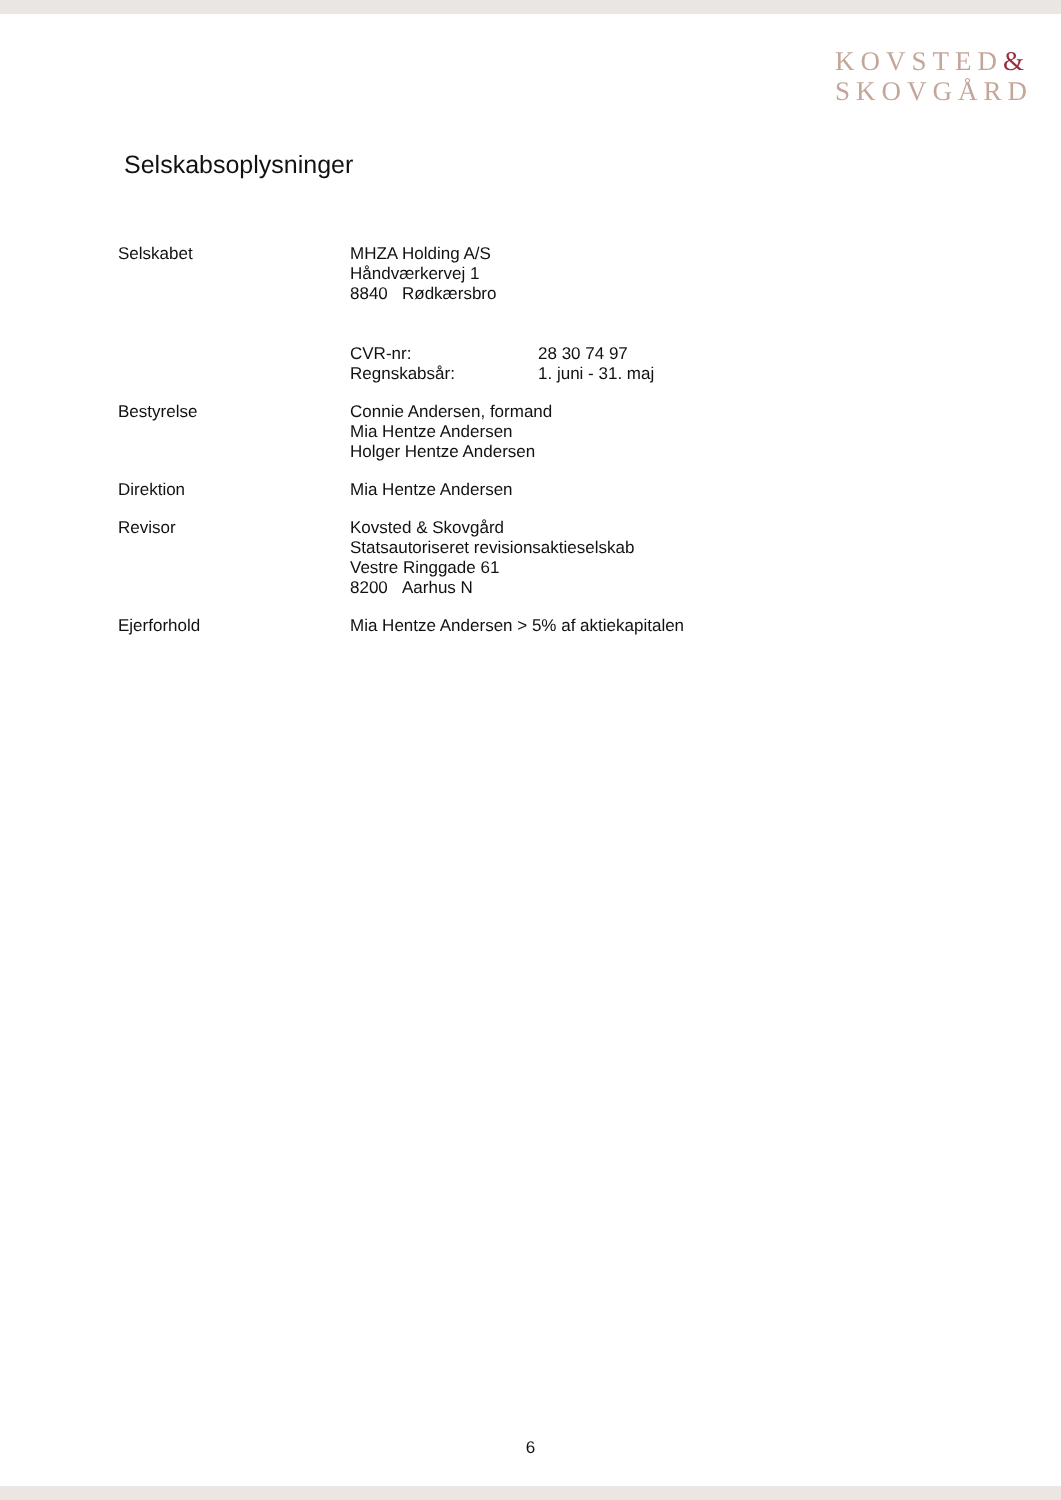KOVSTED&
SKOVGÅRD
Selskabsoplysninger
| Selskabet | MHZA Holding A/S Håndværkervej 1 8840 Rødkærsbro / CVR-nr: Regnskabsår: / 28 30 74 97 1. juni - 31. maj / |
| Bestyrelse | Connie Andersen, formand Mia Hentze Andersen Holger Hentze Andersen |
| Direktion | Mia Hentze Andersen |
| Revisor | Kovsted & Skovgård Statsautoriseret revisionsaktieselskab Vestre Ringgade 61 8200 Aarhus N |
| Ejerforhold | Mia Hentze Andersen > 5% af aktiekapitalen |
6